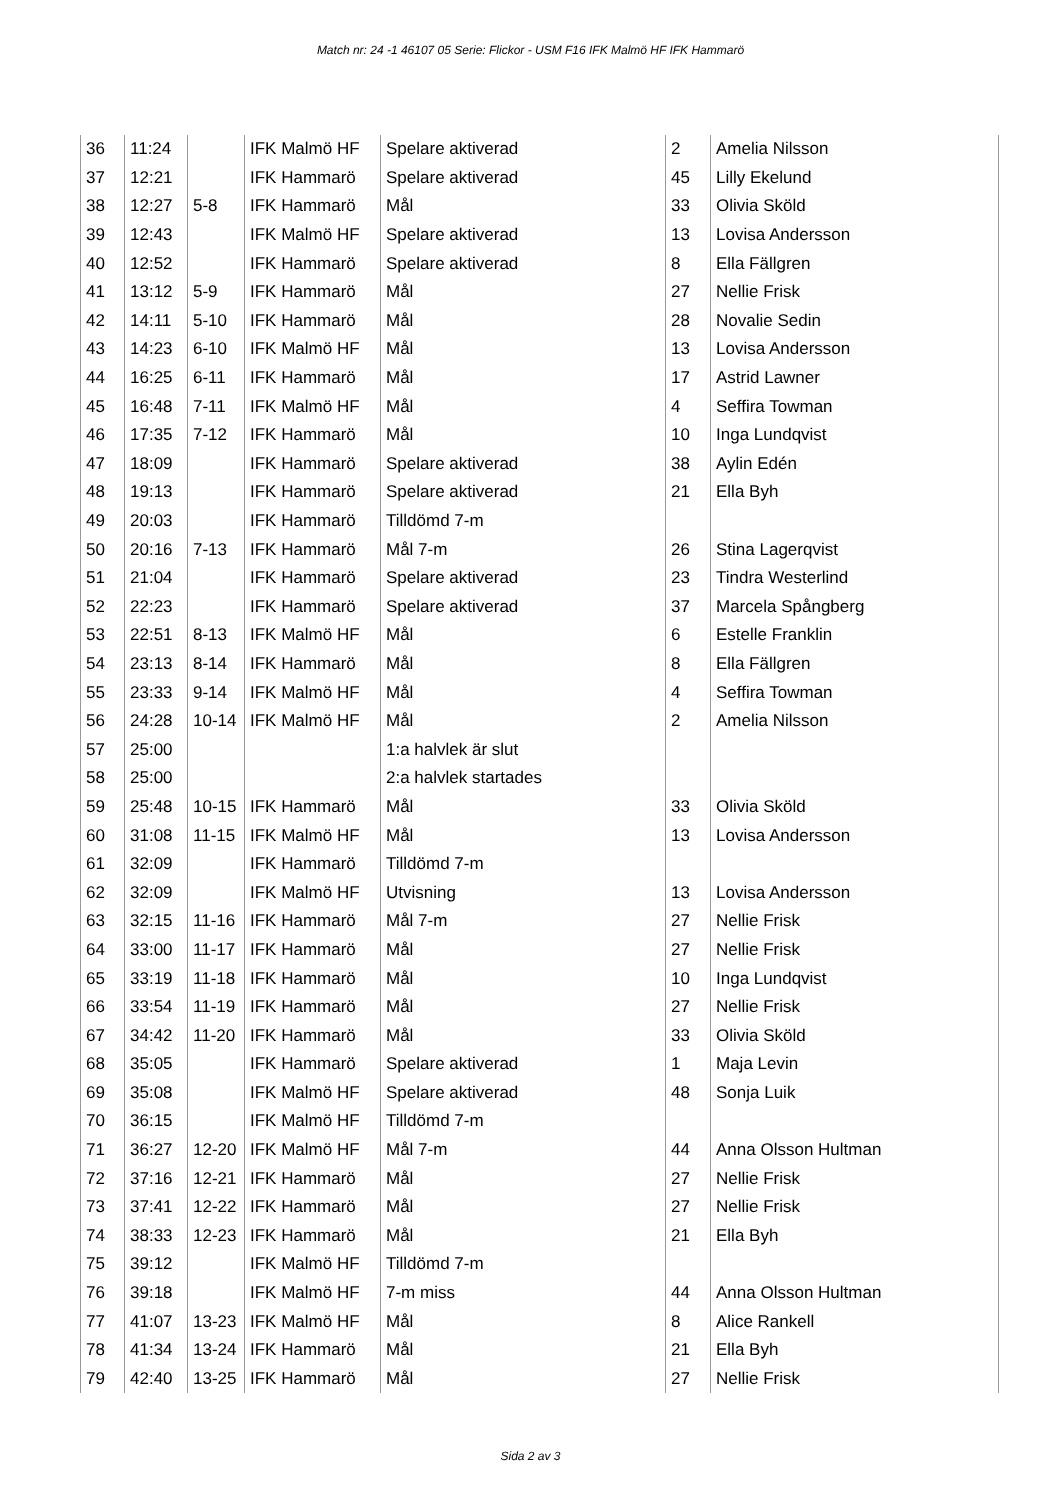Match nr: 24 -1 46107 05 Serie: Flickor - USM F16 IFK Malmö HF IFK Hammarö
| 36 | 11:24 | | IFK Malmö HF | Spelare aktiverad | 2 | Amelia Nilsson |
| 37 | 12:21 | | IFK Hammarö | Spelare aktiverad | 45 | Lilly Ekelund |
| 38 | 12:27 | 5-8 | IFK Hammarö | Mål | 33 | Olivia Sköld |
| 39 | 12:43 | | IFK Malmö HF | Spelare aktiverad | 13 | Lovisa Andersson |
| 40 | 12:52 | | IFK Hammarö | Spelare aktiverad | 8 | Ella Fällgren |
| 41 | 13:12 | 5-9 | IFK Hammarö | Mål | 27 | Nellie Frisk |
| 42 | 14:11 | 5-10 | IFK Hammarö | Mål | 28 | Novalie Sedin |
| 43 | 14:23 | 6-10 | IFK Malmö HF | Mål | 13 | Lovisa Andersson |
| 44 | 16:25 | 6-11 | IFK Hammarö | Mål | 17 | Astrid Lawner |
| 45 | 16:48 | 7-11 | IFK Malmö HF | Mål | 4 | Seffira Towman |
| 46 | 17:35 | 7-12 | IFK Hammarö | Mål | 10 | Inga Lundqvist |
| 47 | 18:09 | | IFK Hammarö | Spelare aktiverad | 38 | Aylin Edén |
| 48 | 19:13 | | IFK Hammarö | Spelare aktiverad | 21 | Ella Byh |
| 49 | 20:03 | | IFK Hammarö | Tilldömd 7-m | | |
| 50 | 20:16 | 7-13 | IFK Hammarö | Mål 7-m | 26 | Stina Lagerqvist |
| 51 | 21:04 | | IFK Hammarö | Spelare aktiverad | 23 | Tindra Westerlind |
| 52 | 22:23 | | IFK Hammarö | Spelare aktiverad | 37 | Marcela Spångberg |
| 53 | 22:51 | 8-13 | IFK Malmö HF | Mål | 6 | Estelle Franklin |
| 54 | 23:13 | 8-14 | IFK Hammarö | Mål | 8 | Ella Fällgren |
| 55 | 23:33 | 9-14 | IFK Malmö HF | Mål | 4 | Seffira Towman |
| 56 | 24:28 | 10-14 | IFK Malmö HF | Mål | 2 | Amelia Nilsson |
| 57 | 25:00 | | | 1:a halvlek är slut | | |
| 58 | 25:00 | | | 2:a halvlek startades | | |
| 59 | 25:48 | 10-15 | IFK Hammarö | Mål | 33 | Olivia Sköld |
| 60 | 31:08 | 11-15 | IFK Malmö HF | Mål | 13 | Lovisa Andersson |
| 61 | 32:09 | | IFK Hammarö | Tilldömd 7-m | | |
| 62 | 32:09 | | IFK Malmö HF | Utvisning | 13 | Lovisa Andersson |
| 63 | 32:15 | 11-16 | IFK Hammarö | Mål 7-m | 27 | Nellie Frisk |
| 64 | 33:00 | 11-17 | IFK Hammarö | Mål | 27 | Nellie Frisk |
| 65 | 33:19 | 11-18 | IFK Hammarö | Mål | 10 | Inga Lundqvist |
| 66 | 33:54 | 11-19 | IFK Hammarö | Mål | 27 | Nellie Frisk |
| 67 | 34:42 | 11-20 | IFK Hammarö | Mål | 33 | Olivia Sköld |
| 68 | 35:05 | | IFK Hammarö | Spelare aktiverad | 1 | Maja Levin |
| 69 | 35:08 | | IFK Malmö HF | Spelare aktiverad | 48 | Sonja Luik |
| 70 | 36:15 | | IFK Malmö HF | Tilldömd 7-m | | |
| 71 | 36:27 | 12-20 | IFK Malmö HF | Mål 7-m | 44 | Anna Olsson Hultman |
| 72 | 37:16 | 12-21 | IFK Hammarö | Mål | 27 | Nellie Frisk |
| 73 | 37:41 | 12-22 | IFK Hammarö | Mål | 27 | Nellie Frisk |
| 74 | 38:33 | 12-23 | IFK Hammarö | Mål | 21 | Ella Byh |
| 75 | 39:12 | | IFK Malmö HF | Tilldömd 7-m | | |
| 76 | 39:18 | | IFK Malmö HF | 7-m miss | 44 | Anna Olsson Hultman |
| 77 | 41:07 | 13-23 | IFK Malmö HF | Mål | 8 | Alice Rankell |
| 78 | 41:34 | 13-24 | IFK Hammarö | Mål | 21 | Ella Byh |
| 79 | 42:40 | 13-25 | IFK Hammarö | Mål | 27 | Nellie Frisk |
Sida 2 av 3